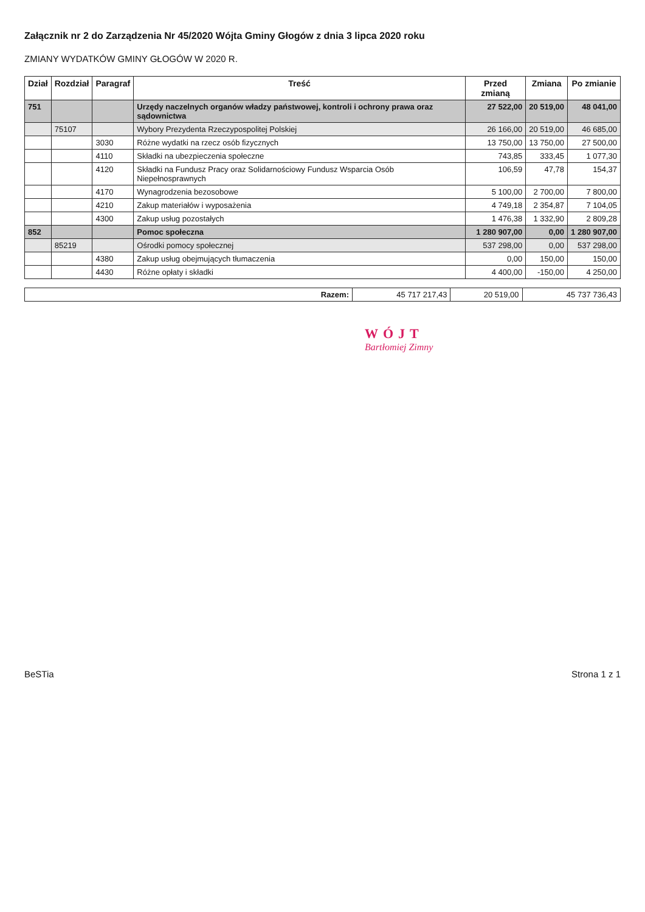Załącznik nr 2 do Zarządzenia Nr 45/2020 Wójta Gminy Głogów z dnia 3 lipca 2020 roku
ZMIANY WYDATKÓW GMINY GŁOGÓW W 2020 R.
| Dział | Rozdział | Paragraf | Treść | Przed zmianą | Zmiana | Po zmianie |
| --- | --- | --- | --- | --- | --- | --- |
| 751 | | | Urzędy naczelnych organów władzy państwowej, kontroli i ochrony prawa oraz sądownictwa | 27 522,00 | 20 519,00 | 48 041,00 |
| | 75107 | | Wybory Prezydenta Rzeczypospolitej Polskiej | 26 166,00 | 20 519,00 | 46 685,00 |
| | | 3030 | Różne wydatki na rzecz osób fizycznych | 13 750,00 | 13 750,00 | 27 500,00 |
| | | 4110 | Składki na ubezpieczenia społeczne | 743,85 | 333,45 | 1 077,30 |
| | | 4120 | Składki na Fundusz Pracy oraz Solidarnościowy Fundusz Wsparcia Osób Niepełnosprawnych | 106,59 | 47,78 | 154,37 |
| | | 4170 | Wynagrodzenia bezosobowe | 5 100,00 | 2 700,00 | 7 800,00 |
| | | 4210 | Zakup materiałów i wyposażenia | 4 749,18 | 2 354,87 | 7 104,05 |
| | | 4300 | Zakup usług pozostałych | 1 476,38 | 1 332,90 | 2 809,28 |
| 852 | | | Pomoc społeczna | 1 280 907,00 | 0,00 | 1 280 907,00 |
| | 85219 | | Ośrodki pomocy społecznej | 537 298,00 | 0,00 | 537 298,00 |
| | | 4380 | Zakup usług obejmujących tłumaczenia | 0,00 | 150,00 | 150,00 |
| | | 4430 | Różne opłaty i składki | 4 400,00 | -150,00 | 4 250,00 |
| Razem: | 45 717 217,43 | 20 519,00 | 45 737 736,43 |
WÓJT
Bartłomiej Zimny
BeSTia Strona 1 z 1